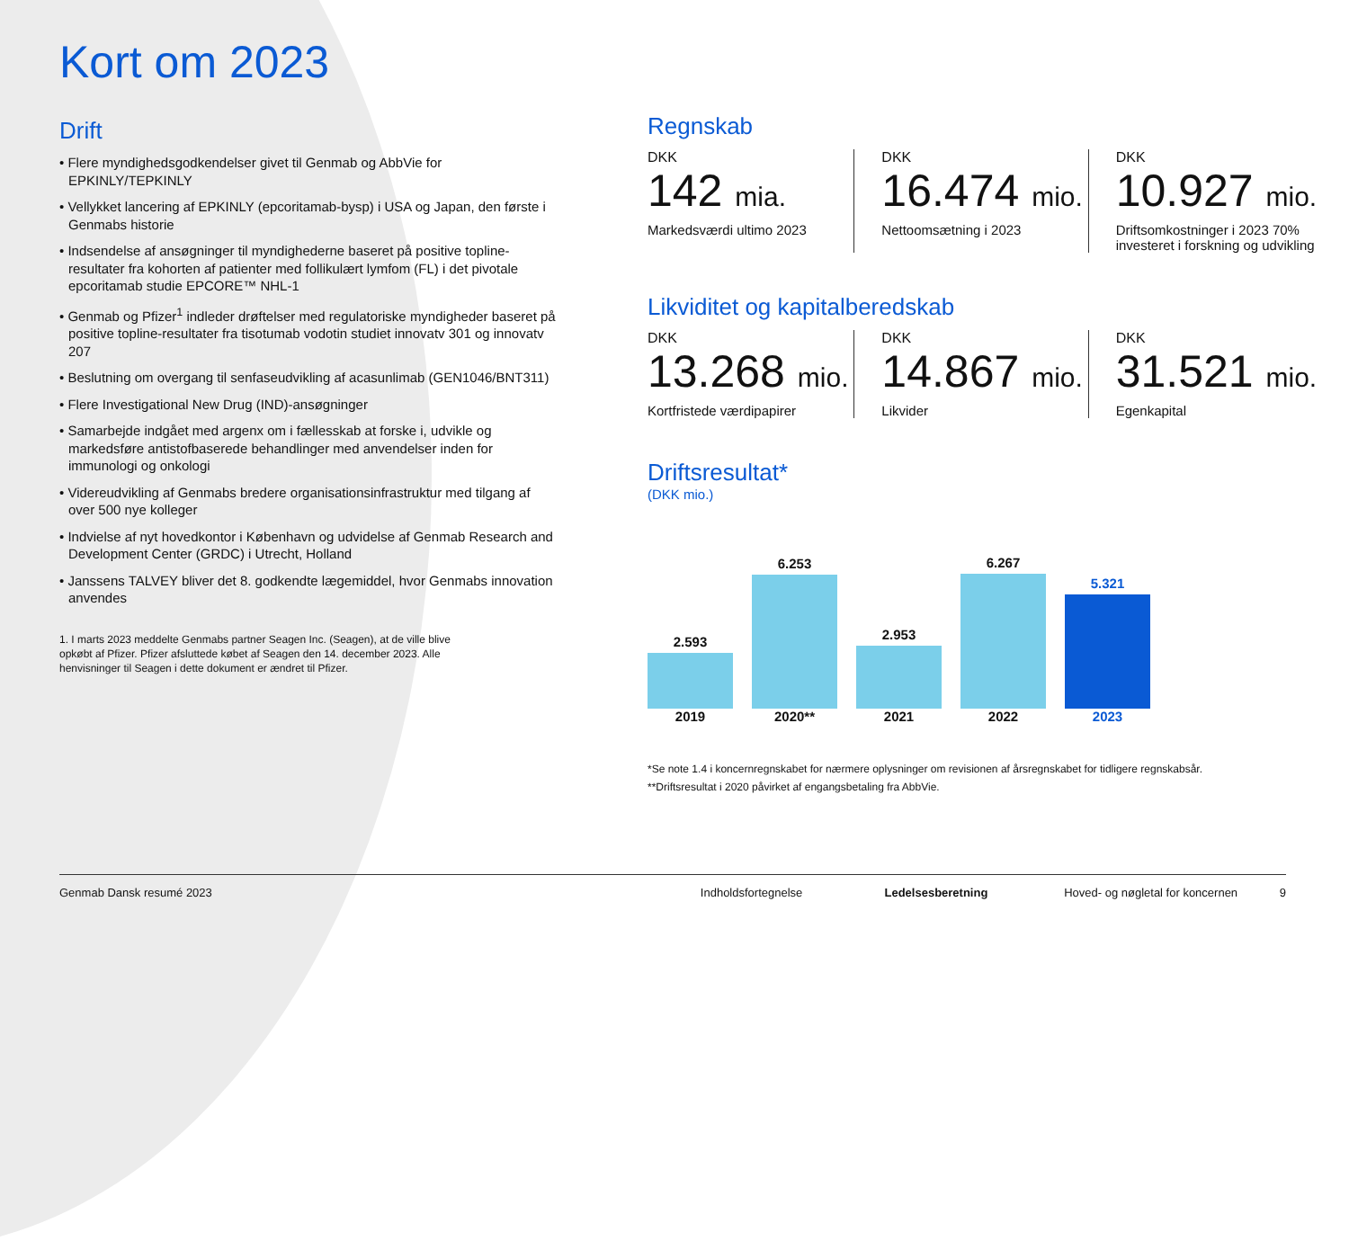Kort om 2023
Drift
• Flere myndighedsgodkendelser givet til Genmab og AbbVie for EPKINLY/TEPKINLY
• Vellykket lancering af EPKINLY (epcoritamab-bysp) i USA og Japan, den første i Genmabs historie
• Indsendelse af ansøgninger til myndighederne baseret på positive topline-resultater fra kohorten af patienter med follikulært lymfom (FL) i det pivotale epcoritamab studie EPCORE™ NHL-1
• Genmab og Pfizer<sup>1</sup> indleder drøftelser med regulatoriske myndigheder baseret på positive topline-resultater fra tisotumab vodotin studiet innovatv 301 og innovatv 207
• Beslutning om overgang til senfaseudvikling af acasunlimab (GEN1046/BNT311)
• Flere Investigational New Drug (IND)-ansøgninger
• Samarbejde indgået med argenx om i fællesskab at forske i, udvikle og markedsføre antistofbaserede behandlinger med anvendelser inden for immunologi og onkologi
• Videreudvikling af Genmabs bredere organisationsinfrastruktur med tilgang af over 500 nye kolleger
• Indvielse af nyt hovedkontor i København og udvidelse af Genmab Research and Development Center (GRDC) i Utrecht, Holland
• Janssens TALVEY bliver det 8. godkendte lægemiddel, hvor Genmabs innovation anvendes
1. I marts 2023 meddelte Genmabs partner Seagen Inc. (Seagen), at de ville blive opkøbt af Pfizer. Pfizer afsluttede købet af Seagen den 14. december 2023. Alle henvisninger til Seagen i dette dokument er ændret til Pfizer.
Regnskab
DKK
142 mia.
Markedsværdi ultimo 2023
DKK
16.474 mio.
Nettoomsætning i 2023
DKK
10.927 mio.
Driftsomkostninger i 2023 70% investeret i forskning og udvikling
Likviditet og kapitalberedskab
DKK
13.268 mio.
Kortfristede værdipapirer
DKK
14.867 mio.
Likvider
DKK
31.521 mio.
Egenkapital
Driftsresultat*
(DKK mio.)
2.593
6.253
2.953
6.267
5.321
2019 2020** 2021 2022 2023
*Se note 1.4 i koncernregnskabet for nærmere oplysninger om revisionen af årsregnskabet for tidligere regnskabsår.
**Driftsresultat i 2020 påvirket af engangsbetaling fra AbbVie.
Genmab Dansk resumé 2023 Indholdsfortegnelse Ledelsesberetning Hoved- og nøgletal for koncernen 9